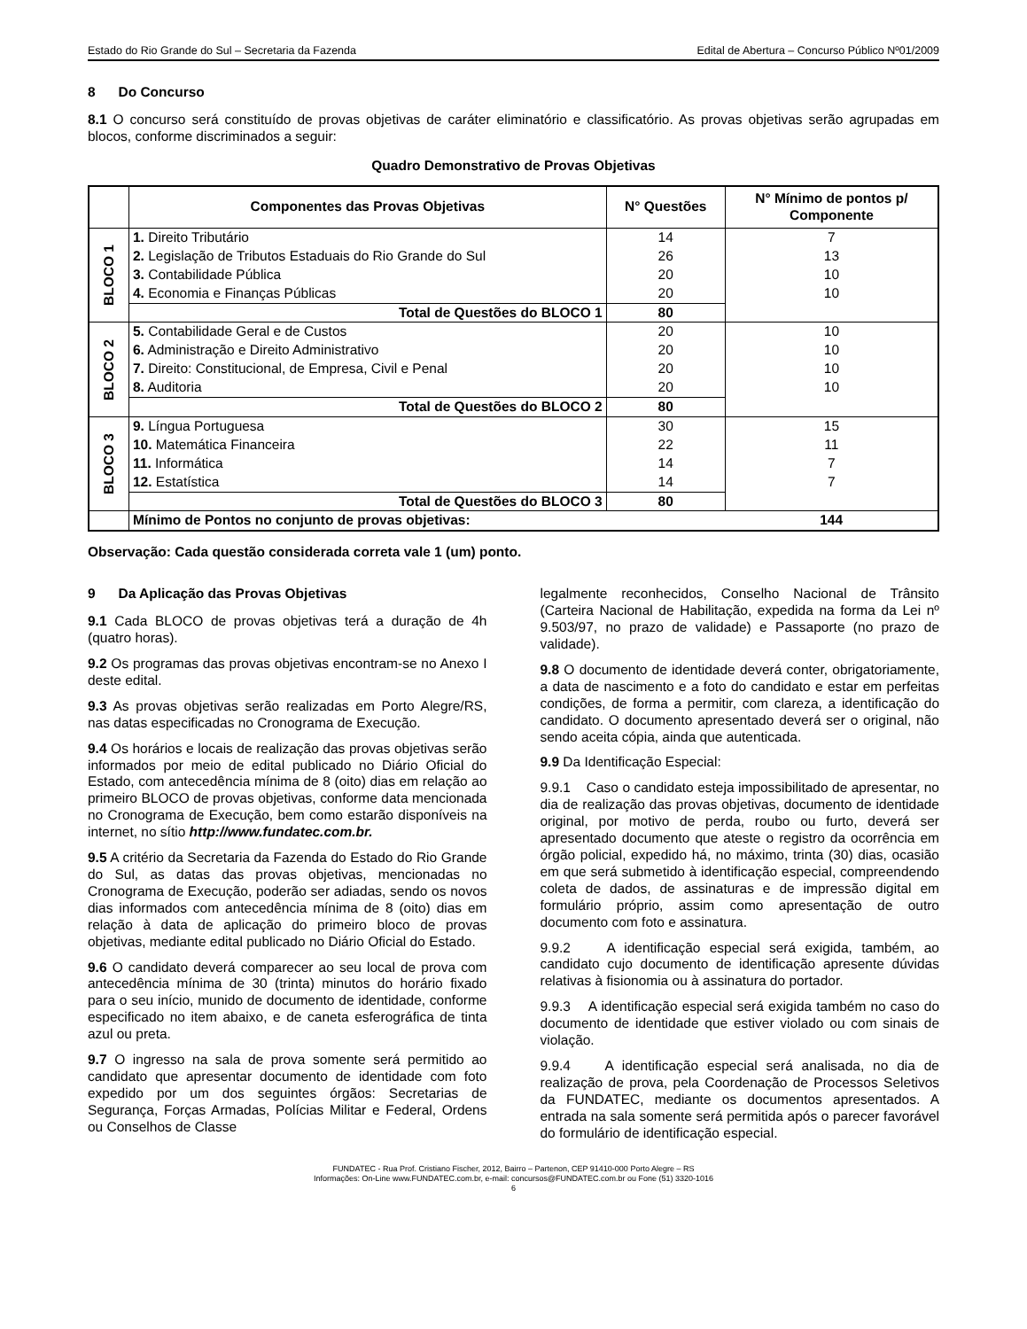Estado do Rio Grande do Sul – Secretaria da Fazenda Edital de Abertura – Concurso Público Nº01/2009
8 Do Concurso
8.1 O concurso será constituído de provas objetivas de caráter eliminatório e classificatório. As provas objetivas serão agrupadas em blocos, conforme discriminados a seguir:
Quadro Demonstrativo de Provas Objetivas
| | Componentes das Provas Objetivas | N° Questões | N° Mínimo de pontos p/ Componente |
| --- | --- | --- | --- |
| BLOCO 1 | 1. Direito Tributário | 14 | 7 |
| | 2. Legislação de Tributos Estaduais do Rio Grande do Sul | 26 | 13 |
| | 3. Contabilidade Pública | 20 | 10 |
| | 4. Economia e Finanças Públicas | 20 | 10 |
| | Total de Questões do BLOCO 1 | 80 | |
| BLOCO 2 | 5. Contabilidade Geral e de Custos | 20 | 10 |
| | 6. Administração e Direito Administrativo | 20 | 10 |
| | 7. Direito: Constitucional, de Empresa, Civil e Penal | 20 | 10 |
| | 8. Auditoria | 20 | 10 |
| | Total de Questões do BLOCO 2 | 80 | |
| BLOCO 3 | 9. Língua Portuguesa | 30 | 15 |
| | 10. Matemática Financeira | 22 | 11 |
| | 11. Informática | 14 | 7 |
| | 12. Estatística | 14 | 7 |
| | Total de Questões do BLOCO 3 | 80 | |
| | Mínimo de Pontos no conjunto de provas objetivas: | | 144 |
Observação: Cada questão considerada correta vale 1 (um) ponto.
9 Da Aplicação das Provas Objetivas
9.1 Cada BLOCO de provas objetivas terá a duração de 4h (quatro horas).
9.2 Os programas das provas objetivas encontram-se no Anexo I deste edital.
9.3 As provas objetivas serão realizadas em Porto Alegre/RS, nas datas especificadas no Cronograma de Execução.
9.4 Os horários e locais de realização das provas objetivas serão informados por meio de edital publicado no Diário Oficial do Estado, com antecedência mínima de 8 (oito) dias em relação ao primeiro BLOCO de provas objetivas, conforme data mencionada no Cronograma de Execução, bem como estarão disponíveis na internet, no sítio http://www.fundatec.com.br.
9.5 A critério da Secretaria da Fazenda do Estado do Rio Grande do Sul, as datas das provas objetivas, mencionadas no Cronograma de Execução, poderão ser adiadas, sendo os novos dias informados com antecedência mínima de 8 (oito) dias em relação à data de aplicação do primeiro bloco de provas objetivas, mediante edital publicado no Diário Oficial do Estado.
9.6 O candidato deverá comparecer ao seu local de prova com antecedência mínima de 30 (trinta) minutos do horário fixado para o seu início, munido de documento de identidade, conforme especificado no item abaixo, e de caneta esferográfica de tinta azul ou preta.
9.7 O ingresso na sala de prova somente será permitido ao candidato que apresentar documento de identidade com foto expedido por um dos seguintes órgãos: Secretarias de Segurança, Forças Armadas, Polícias Militar e Federal, Ordens ou Conselhos de Classe
legalmente reconhecidos, Conselho Nacional de Trânsito (Carteira Nacional de Habilitação, expedida na forma da Lei nº 9.503/97, no prazo de validade) e Passaporte (no prazo de validade).
9.8 O documento de identidade deverá conter, obrigatoriamente, a data de nascimento e a foto do candidato e estar em perfeitas condições, de forma a permitir, com clareza, a identificação do candidato. O documento apresentado deverá ser o original, não sendo aceita cópia, ainda que autenticada.
9.9 Da Identificação Especial:
9.9.1 Caso o candidato esteja impossibilitado de apresentar, no dia de realização das provas objetivas, documento de identidade original, por motivo de perda, roubo ou furto, deverá ser apresentado documento que ateste o registro da ocorrência em órgão policial, expedido há, no máximo, trinta (30) dias, ocasião em que será submetido à identificação especial, compreendendo coleta de dados, de assinaturas e de impressão digital em formulário próprio, assim como apresentação de outro documento com foto e assinatura.
9.9.2 A identificação especial será exigida, também, ao candidato cujo documento de identificação apresente dúvidas relativas à fisionomia ou à assinatura do portador.
9.9.3 A identificação especial será exigida também no caso do documento de identidade que estiver violado ou com sinais de violação.
9.9.4 A identificação especial será analisada, no dia de realização de prova, pela Coordenação de Processos Seletivos da FUNDATEC, mediante os documentos apresentados. A entrada na sala somente será permitida após o parecer favorável do formulário de identificação especial.
FUNDATEC - Rua Prof. Cristiano Fischer, 2012, Bairro – Partenon, CEP 91410-000 Porto Alegre – RS
Informações: On-Line www.FUNDATEC.com.br, e-mail: concursos@FUNDATEC.com.br ou Fone (51) 3320-1016
6